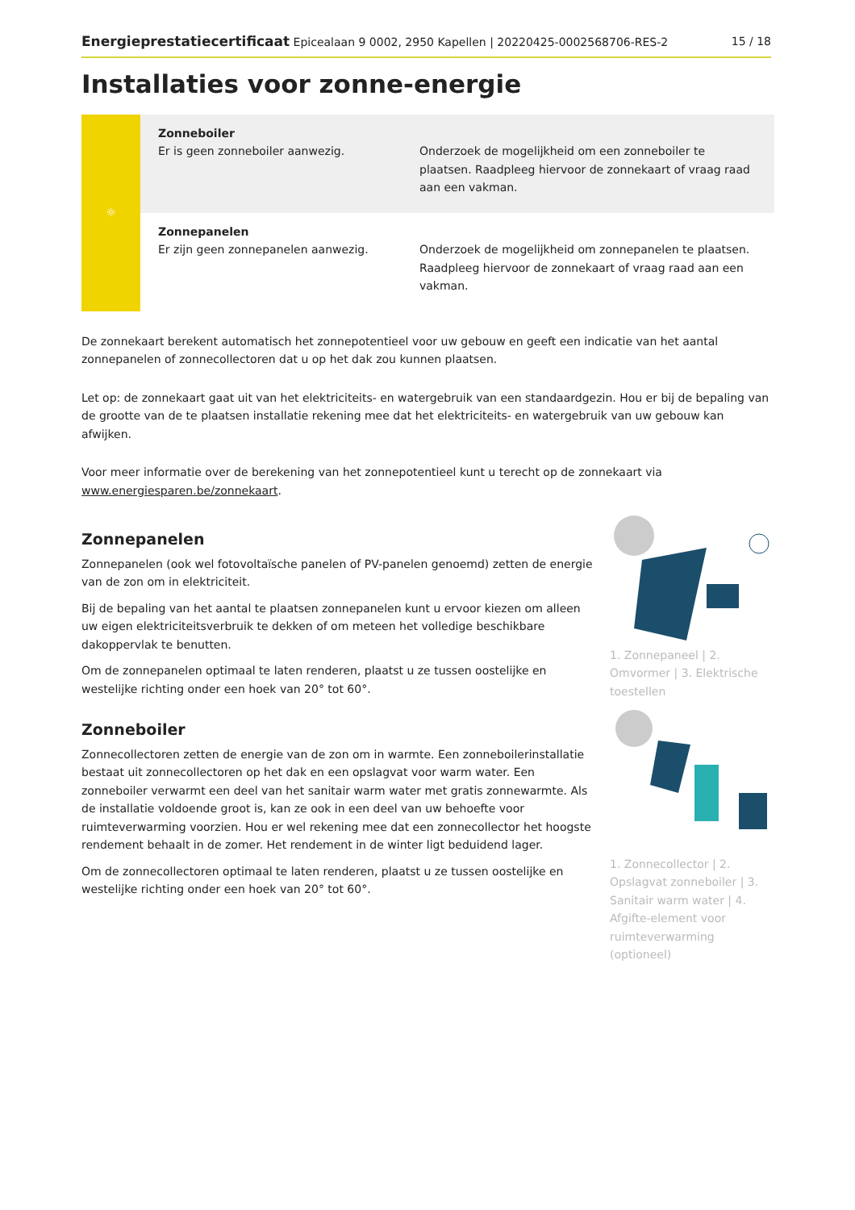Energieprestatiecertificaat Epicealaan 9 0002, 2950 Kapellen | 20220425-0002568706-RES-2 15 / 18
Installaties voor zonne-energie
| ☼ | Zonneboiler Er is geen zonneboiler aanwezig. | Onderzoek de mogelijkheid om een zonneboiler te plaatsen. Raadpleeg hiervoor de zonnekaart of vraag raad aan een vakman. |
| | Zonnepanelen Er zijn geen zonnepanelen aanwezig. | Onderzoek de mogelijkheid om zonnepanelen te plaatsen. Raadpleeg hiervoor de zonnekaart of vraag raad aan een vakman. |
De zonnekaart berekent automatisch het zonnepotentieel voor uw gebouw en geeft een indicatie van het aantal zonnepanelen of zonnecollectoren dat u op het dak zou kunnen plaatsen.
Let op: de zonnekaart gaat uit van het elektriciteits- en watergebruik van een standaardgezin. Hou er bij de bepaling van de grootte van de te plaatsen installatie rekening mee dat het elektriciteits- en watergebruik van uw gebouw kan afwijken.
Voor meer informatie over de berekening van het zonnepotentieel kunt u terecht op de zonnekaart via www.energiesparen.be/zonnekaart.
Zonnepanelen
Zonnepanelen (ook wel fotovoltaïsche panelen of PV-panelen genoemd) zetten de energie van de zon om in elektriciteit.
Bij de bepaling van het aantal te plaatsen zonnepanelen kunt u ervoor kiezen om alleen uw eigen elektriciteitsverbruik te dekken of om meteen het volledige beschikbare dakoppervlak te benutten.
Om de zonnepanelen optimaal te laten renderen, plaatst u ze tussen oostelijke en westelijke richting onder een hoek van 20° tot 60°.
Zonneboiler
Zonnecollectoren zetten de energie van de zon om in warmte. Een zonneboilerinstallatie bestaat uit zonnecollectoren op het dak en een opslagvat voor warm water. Een zonneboiler verwarmt een deel van het sanitair warm water met gratis zonnewarmte. Als de installatie voldoende groot is, kan ze ook in een deel van uw behoefte voor ruimteverwarming voorzien. Hou er wel rekening mee dat een zonnecollector het hoogste rendement behaalt in de zomer. Het rendement in de winter ligt beduidend lager.
Om de zonnecollectoren optimaal te laten renderen, plaatst u ze tussen oostelijke en westelijke richting onder een hoek van 20° tot 60°.
1. Zonnepaneel | 2. Omvormer | 3. Elektrische toestellen
1. Zonnecollector | 2. Opslagvat zonneboiler | 3. Sanitair warm water | 4. Afgifte-element voor ruimteverwarming (optioneel)